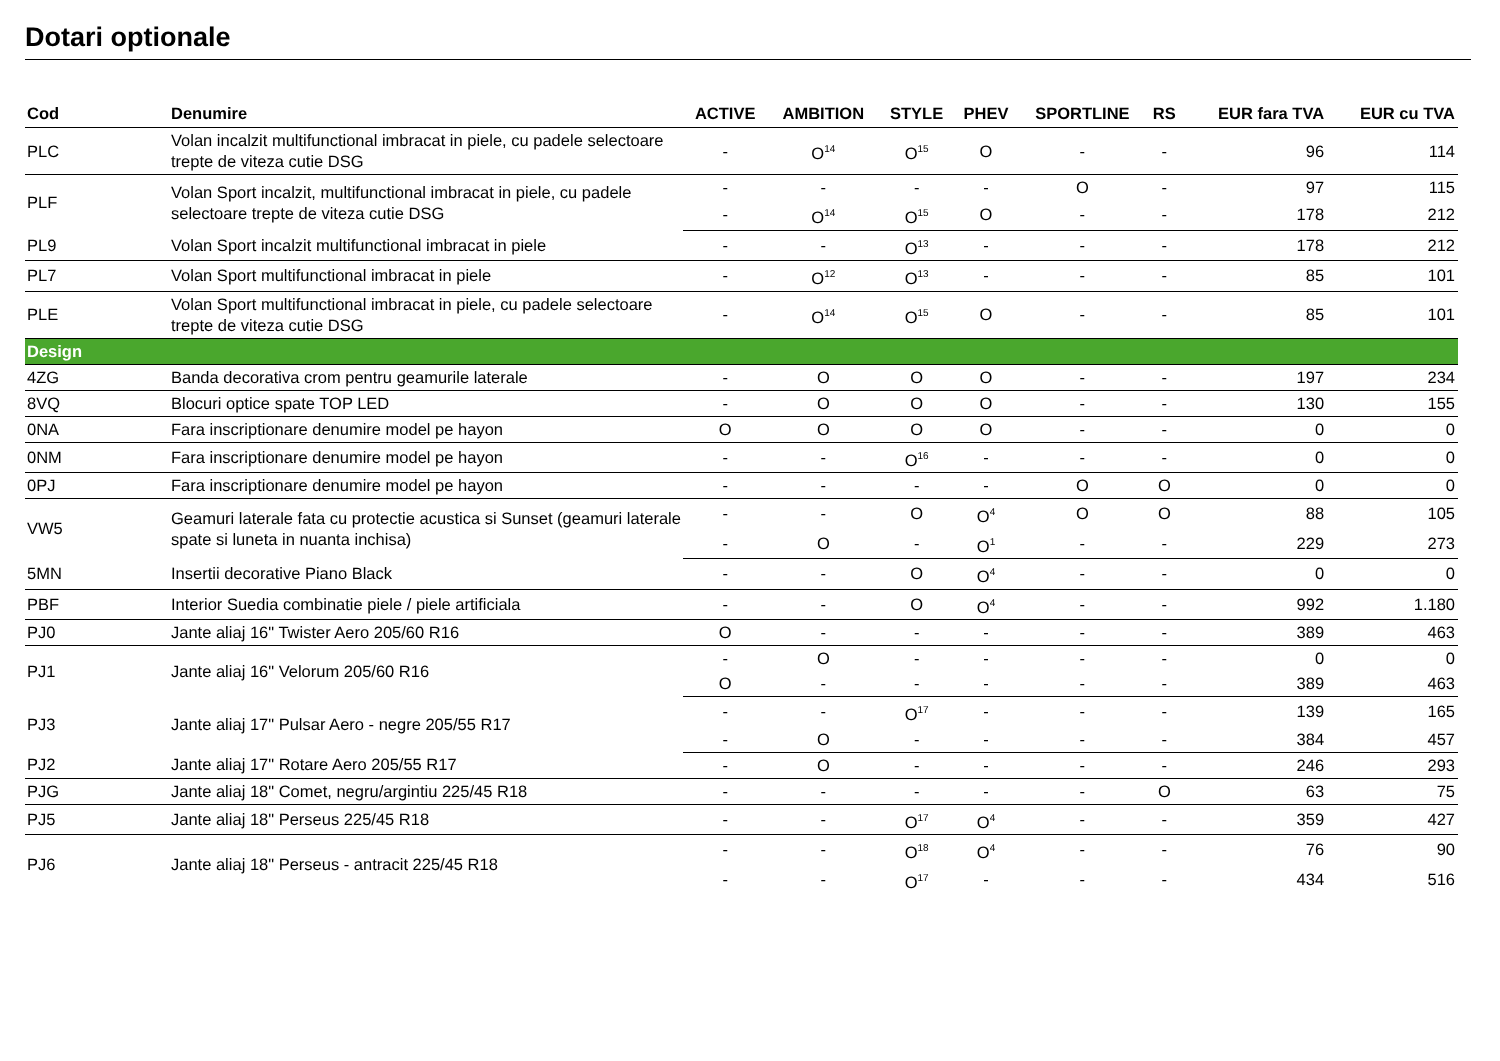Dotari optionale
| Cod | Denumire | ACTIVE | AMBITION | STYLE | PHEV | SPORTLINE | RS | EUR fara TVA | EUR cu TVA |
| --- | --- | --- | --- | --- | --- | --- | --- | --- | --- |
| PLC | Volan incalzit multifunctional imbracat in piele, cu padele selectoare trepte de viteza cutie DSG | - | O<sup>14</sup> | O<sup>15</sup> | O | - | - | 96 | 114 |
| PLF | Volan Sport incalzit, multifunctional imbracat in piele, cu padele selectoare trepte de viteza cutie DSG | - | - | - | - | O | - | 97 | 115 |
| | | - | O<sup>14</sup> | O<sup>15</sup> | O | - | - | 178 | 212 |
| PL9 | Volan Sport incalzit multifunctional imbracat in piele | - | - | O<sup>13</sup> | - | - | - | 178 | 212 |
| PL7 | Volan Sport multifunctional imbracat in piele | - | O<sup>12</sup> | O<sup>13</sup> | - | - | - | 85 | 101 |
| PLE | Volan Sport multifunctional imbracat in piele, cu padele selectoare trepte de viteza cutie DSG | - | O<sup>14</sup> | O<sup>15</sup> | O | - | - | 85 | 101 |
| Design | | | | | | | | | |
| 4ZG | Banda decorativa crom pentru geamurile laterale | - | O | O | O | - | - | 197 | 234 |
| 8VQ | Blocuri optice spate TOP LED | - | O | O | O | - | - | 130 | 155 |
| 0NA | Fara inscriptionare denumire model pe hayon | O | O | O | O | - | - | 0 | 0 |
| 0NM | Fara inscriptionare denumire model pe hayon | - | - | O<sup>16</sup> | - | - | - | 0 | 0 |
| 0PJ | Fara inscriptionare denumire model pe hayon | - | - | - | - | O | O | 0 | 0 |
| VW5 | Geamuri laterale fata cu protectie acustica si Sunset (geamuri laterale spate si luneta in nuanta inchisa) | - | - | O | O<sup>4</sup> | O | O | 88 | 105 |
| | | - | O | - | O<sup>1</sup> | - | - | 229 | 273 |
| 5MN | Insertii decorative Piano Black | - | - | O | O<sup>4</sup> | - | - | 0 | 0 |
| PBF | Interior Suedia combinatie piele / piele artificiala | - | - | O | O<sup>4</sup> | - | - | 992 | 1.180 |
| PJ0 | Jante aliaj 16" Twister Aero 205/60 R16 | O | - | - | - | - | - | 389 | 463 |
| PJ1 | Jante aliaj 16" Velorum 205/60 R16 | - | O | - | - | - | - | 0 | 0 |
| | | O | - | - | - | - | - | 389 | 463 |
| PJ3 | Jante aliaj 17" Pulsar Aero - negre 205/55 R17 | - | - | O<sup>17</sup> | - | - | - | 139 | 165 |
| | | - | O | - | - | - | - | 384 | 457 |
| PJ2 | Jante aliaj 17" Rotare Aero 205/55 R17 | - | O | - | - | - | - | 246 | 293 |
| PJG | Jante aliaj 18" Comet, negru/argintiu 225/45 R18 | - | - | - | - | - | O | 63 | 75 |
| PJ5 | Jante aliaj 18" Perseus 225/45 R18 | - | - | O<sup>17</sup> | O<sup>4</sup> | - | - | 359 | 427 |
| PJ6 | Jante aliaj 18" Perseus - antracit 225/45 R18 | - | - | O<sup>18</sup> | O<sup>4</sup> | - | - | 76 | 90 |
| | | - | - | O<sup>17</sup> | - | - | - | 434 | 516 |